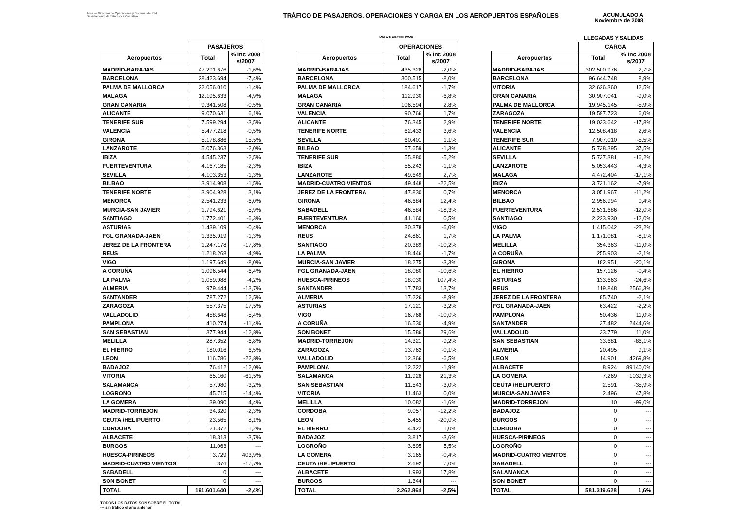Aena — Dirección de Operaciones y Sistemas de Red
Departamento de Estadística Operativa
TRÁFICO DE PASAJEROS, OPERACIONES Y CARGA EN LOS AEROPUERTOS ESPAÑOLES
ACUMULADO A
Noviembre de 2008
DATOS DEFINITIVOS LLEGADAS Y SALIDAS
| | PASAJEROS | |
| --- | --- | --- |
| Aeropuertos | Total | % Inc 2008 s/2007 |
| MADRID-BARAJAS | 47.291.676 | -1,6% |
| BARCELONA | 28.423.694 | -7,4% |
| PALMA DE MALLORCA | 22.056.010 | -1,4% |
| MALAGA | 12.195.633 | -4,9% |
| GRAN CANARIA | 9.341.508 | -0,5% |
| ALICANTE | 9.070.631 | 6,1% |
| TENERIFE SUR | 7.599.294 | -3,5% |
| VALENCIA | 5.477.218 | -0,5% |
| GIRONA | 5.178.886 | 15,5% |
| LANZAROTE | 5.076.363 | -2,0% |
| IBIZA | 4.545.237 | -2,5% |
| FUERTEVENTURA | 4.167.185 | -2,3% |
| SEVILLA | 4.103.353 | -1,3% |
| BILBAO | 3.914.908 | -1,5% |
| TENERIFE NORTE | 3.904.928 | 3,1% |
| MENORCA | 2.541.233 | -6,0% |
| MURCIA-SAN JAVIER | 1.794.621 | -5,9% |
| SANTIAGO | 1.772.401 | -6,3% |
| ASTURIAS | 1.439.109 | -0,4% |
| FGL GRANADA-JAEN | 1.335.919 | -1,3% |
| JEREZ DE LA FRONTERA | 1.247.178 | -17,8% |
| REUS | 1.218.268 | -4,9% |
| VIGO | 1.197.649 | -8,0% |
| A CORUÑA | 1.096.544 | -6,4% |
| LA PALMA | 1.059.988 | -4,2% |
| ALMERIA | 979.444 | -13,7% |
| SANTANDER | 787.272 | 12,5% |
| ZARAGOZA | 557.375 | 17,5% |
| VALLADOLID | 458.648 | -5,4% |
| PAMPLONA | 410.274 | -11,4% |
| SAN SEBASTIAN | 377.944 | -12,8% |
| MELILLA | 287.352 | -6,8% |
| EL HIERRO | 180.016 | 6,5% |
| LEON | 116.786 | -22,8% |
| BADAJOZ | 76.412 | -12,0% |
| VITORIA | 65.160 | -61,5% |
| SALAMANCA | 57.980 | -3,2% |
| LOGROÑO | 45.715 | -14,4% |
| LA GOMERA | 39.090 | 4,4% |
| MADRID-TORREJON | 34.320 | -2,3% |
| CEUTA /HELIPUERTO | 23.565 | 8,1% |
| CORDOBA | 21.372 | 1,2% |
| ALBACETE | 18.313 | -3,7% |
| BURGOS | 11.063 | --- |
| HUESCA-PIRINEOS | 3.729 | 403,9% |
| MADRID-CUATRO VIENTOS | 376 | -17,7% |
| SABADELL | 0 | --- |
| SON BONET | 0 | --- |
| TOTAL | 191.601.640 | -2,4% |
| | OPERACIONES | |
| --- | --- | --- |
| Aeropuertos | Total | % Inc 2008 s/2007 |
| MADRID-BARAJAS | 435.328 | -2,0% |
| BARCELONA | 300.515 | -8,0% |
| PALMA DE MALLORCA | 184.617 | -1,7% |
| MALAGA | 112.930 | -6,8% |
| GRAN CANARIA | 106.594 | 2,8% |
| VALENCIA | 90.766 | 1,7% |
| ALICANTE | 76.345 | 2,9% |
| TENERIFE NORTE | 62.432 | 3,6% |
| SEVILLA | 60.401 | 1,1% |
| BILBAO | 57.659 | -1,3% |
| TENERIFE SUR | 55.880 | -5,2% |
| IBIZA | 55.242 | -1,1% |
| LANZAROTE | 49.649 | 2,7% |
| MADRID-CUATRO VIENTOS | 49.448 | -22,5% |
| JEREZ DE LA FRONTERA | 47.830 | 0,7% |
| GIRONA | 46.684 | 12,4% |
| SABADELL | 46.584 | -18,3% |
| FUERTEVENTURA | 41.160 | 0,5% |
| MENORCA | 30.378 | -6,0% |
| REUS | 24.861 | 1,7% |
| SANTIAGO | 20.389 | -10,2% |
| LA PALMA | 18.446 | -1,7% |
| MURCIA-SAN JAVIER | 18.275 | -3,3% |
| FGL GRANADA-JAEN | 18.080 | -10,6% |
| HUESCA-PIRINEOS | 18.030 | 107,4% |
| SANTANDER | 17.783 | 13,7% |
| ALMERIA | 17.226 | -8,9% |
| ASTURIAS | 17.121 | -3,2% |
| VIGO | 16.768 | -10,0% |
| A CORUÑA | 16.530 | -4,9% |
| SON BONET | 15.586 | 29,6% |
| MADRID-TORREJON | 14.321 | -9,2% |
| ZARAGOZA | 13.762 | -0,1% |
| VALLADOLID | 12.366 | -6,5% |
| PAMPLONA | 12.222 | -1,9% |
| SALAMANCA | 11.928 | 21,3% |
| SAN SEBASTIAN | 11.543 | -3,0% |
| VITORIA | 11.463 | 0,0% |
| MELILLA | 10.082 | -1,6% |
| CORDOBA | 9.057 | -12,2% |
| LEON | 5.455 | -20,0% |
| EL HIERRO | 4.422 | 1,0% |
| BADAJOZ | 3.817 | -3,6% |
| LOGROÑO | 3.695 | 5,5% |
| LA GOMERA | 3.165 | -0,4% |
| CEUTA /HELIPUERTO | 2.692 | 7,0% |
| ALBACETE | 1.993 | 17,8% |
| BURGOS | 1.344 | --- |
| TOTAL | 2.262.864 | -2,5% |
| | CARGA | |
| --- | --- | --- |
| Aeropuertos | Total | % Inc 2008 s/2007 |
| MADRID-BARAJAS | 302.500.976 | 2,7% |
| BARCELONA | 96.644.748 | 8,9% |
| VITORIA | 32.626.360 | 12,5% |
| GRAN CANARIA | 30.907.041 | -9,0% |
| PALMA DE MALLORCA | 19.945.145 | -5,9% |
| ZARAGOZA | 19.597.723 | 6,0% |
| TENERIFE NORTE | 19.033.642 | -17,8% |
| VALENCIA | 12.508.418 | 2,6% |
| TENERIFE SUR | 7.907.010 | -5,5% |
| ALICANTE | 5.738.395 | 37,5% |
| SEVILLA | 5.737.381 | -16,2% |
| LANZAROTE | 5.053.443 | -4,3% |
| MALAGA | 4.472.404 | -17,1% |
| IBIZA | 3.731.162 | -7,9% |
| MENORCA | 3.051.967 | -11,2% |
| BILBAO | 2.956.994 | 0,4% |
| FUERTEVENTURA | 2.531.686 | -12,0% |
| SANTIAGO | 2.223.930 | -12,0% |
| VIGO | 1.415.042 | -23,2% |
| LA PALMA | 1.171.081 | -8,1% |
| MELILLA | 354.363 | -11,0% |
| A CORUÑA | 255.903 | -2,1% |
| GIRONA | 182.951 | -20,1% |
| EL HIERRO | 157.126 | -0,4% |
| ASTURIAS | 133.663 | -24,6% |
| REUS | 119.848 | 2566,3% |
| JEREZ DE LA FRONTERA | 85.740 | -2,1% |
| FGL GRANADA-JAEN | 63.422 | -2,2% |
| PAMPLONA | 50.436 | 11,0% |
| SANTANDER | 37.482 | 2444,6% |
| VALLADOLID | 33.779 | 11,0% |
| SAN SEBASTIAN | 33.681 | -86,1% |
| ALMERIA | 20.495 | 9,1% |
| LEON | 14.901 | 4269,8% |
| ALBACETE | 8.924 | 89140,0% |
| LA GOMERA | 7.269 | 1039,3% |
| CEUTA /HELIPUERTO | 2.591 | -35,9% |
| MURCIA-SAN JAVIER | 2.496 | 47,8% |
| MADRID-TORREJON | 10 | -99,0% |
| BADAJOZ | 0 | --- |
| BURGOS | 0 | --- |
| CORDOBA | 0 | --- |
| HUESCA-PIRINEOS | 0 | --- |
| LOGROÑO | 0 | --- |
| MADRID-CUATRO VIENTOS | 0 | --- |
| SABADELL | 0 | --- |
| SALAMANCA | 0 | --- |
| SON BONET | 0 | --- |
| TOTAL | 581.319.628 | 1,6% |
TODOS LOS DATOS SON SOBRE EL TOTAL
--- sin tráfico el año anterior